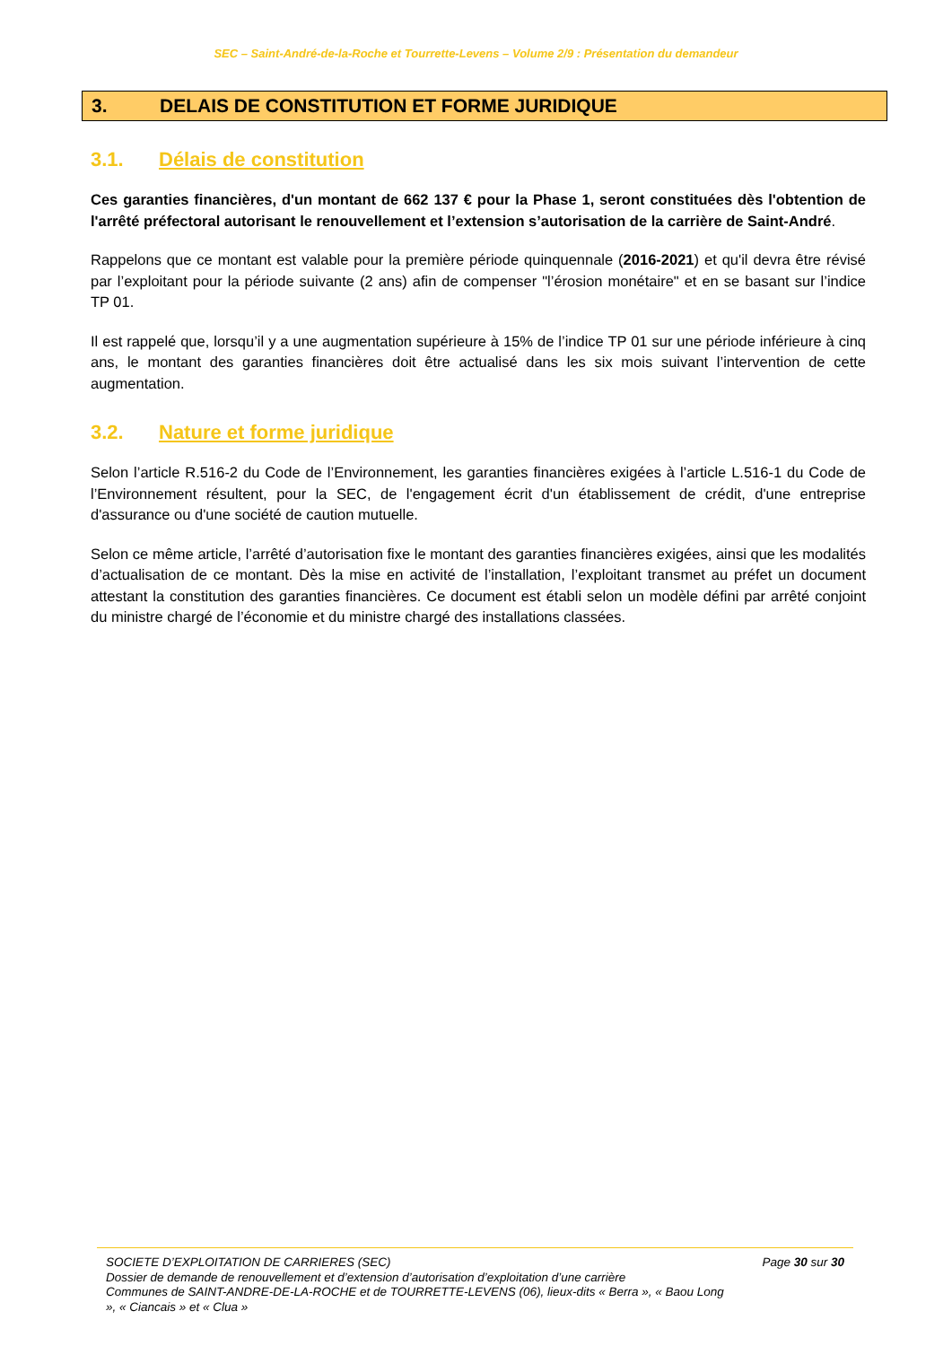SEC – Saint-André-de-la-Roche et Tourrette-Levens – Volume 2/9 : Présentation du demandeur
3. DELAIS DE CONSTITUTION ET FORME JURIDIQUE
3.1. Délais de constitution
Ces garanties financières, d'un montant de 662 137 € pour la Phase 1, seront constituées dès l'obtention de l'arrêté préfectoral autorisant le renouvellement et l’extension s’autorisation de la carrière de Saint-André.
Rappelons que ce montant est valable pour la première période quinquennale (2016-2021) et qu'il devra être révisé par l’exploitant pour la période suivante (2 ans) afin de compenser "l’érosion monétaire" et en se basant sur l’indice TP 01.
Il est rappelé que, lorsqu’il y a une augmentation supérieure à 15% de l’indice TP 01 sur une période inférieure à cinq ans, le montant des garanties financières doit être actualisé dans les six mois suivant l’intervention de cette augmentation.
3.2. Nature et forme juridique
Selon l’article R.516-2 du Code de l’Environnement, les garanties financières exigées à l’article L.516-1 du Code de l’Environnement résultent, pour la SEC, de l'engagement écrit d'un établissement de crédit, d'une entreprise d'assurance ou d'une société de caution mutuelle.
Selon ce même article, l’arrêté d’autorisation fixe le montant des garanties financières exigées, ainsi que les modalités d’actualisation de ce montant. Dès la mise en activité de l’installation, l’exploitant transmet au préfet un document attestant la constitution des garanties financières. Ce document est établi selon un modèle défini par arrêté conjoint du ministre chargé de l’économie et du ministre chargé des installations classées.
SOCIETE D’EXPLOITATION DE CARRIERES (SEC)
Dossier de demande de renouvellement et d’extension d’autorisation d’exploitation d’une carrière
Communes de SAINT-ANDRE-DE-LA-ROCHE et de TOURRETTE-LEVENS (06), lieux-dits « Berra », « Baou Long », « Ciancais » et « Clua »
Page 30 sur 30